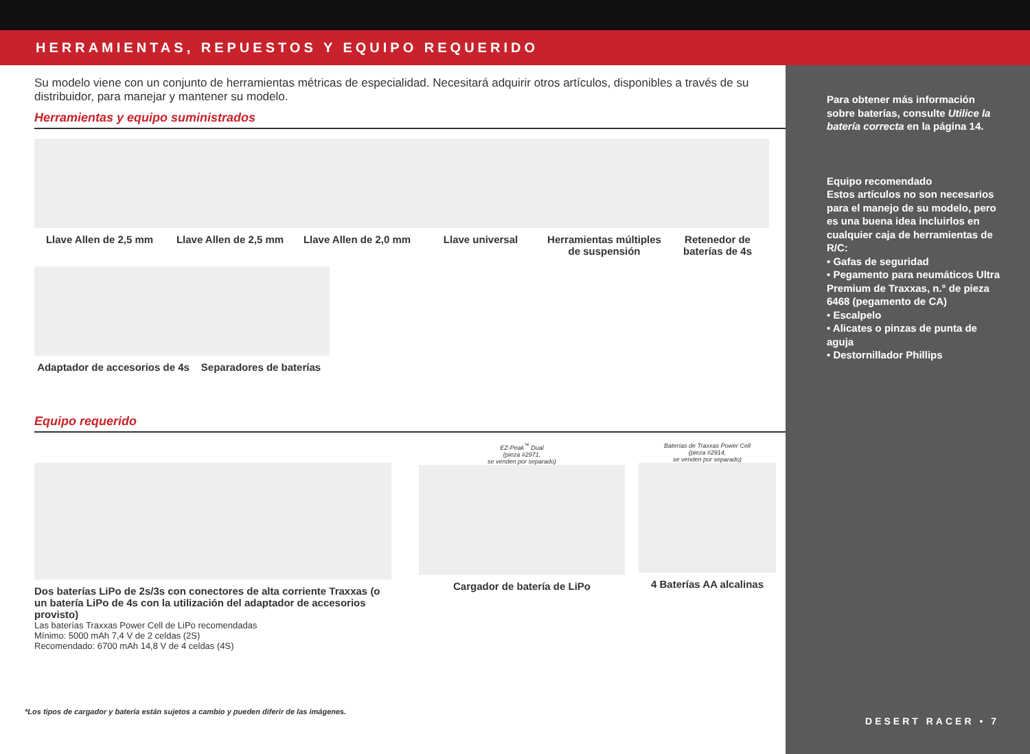HERRAMIENTAS, REPUESTOS Y EQUIPO REQUERIDO
Su modelo viene con un conjunto de herramientas métricas de especialidad. Necesitará adquirir otros artículos, disponibles a través de su distribuidor, para manejar y mantener su modelo.
Herramientas y equipo suministrados
Llave Allen de 2,5 mm Llave Allen de 2,5 mm Llave Allen de 2,0 mm
Llave universal Herramientas múltiples de suspensión
Retenedor de baterías de 4s
Adaptador de accesorios de 4s
Separadores de baterías
Equipo requerido
Dos baterías LiPo de 2s/3s con conectores de alta corriente Traxxas (o un batería LiPo de 4s con la utilización del adaptador de accesorios provisto)
Las baterías Traxxas Power Cell de LiPo recomendadas
Mínimo: 5000 mAh 7,4 V de 2 celdas (2S)
Recomendado: 6700 mAh 14,8 V de 4 celdas (4S)
EZ-Peak<sup>™</sup> Dual
(pieza #2971,
se venden por separado)
Cargador de batería de LiPo
Baterías de Traxxas Power Cell
(pieza #2914,
se venden por separado)
4 Baterías AA alcalinas
Para obtener más información sobre baterías, consulte Utilice la batería correcta en la página 14.
Equipo recomendado
Estos artículos no son necesarios para el manejo de su modelo, pero es una buena idea incluirlos en cualquier caja de herramientas de R/C:
• Gafas de seguridad
• Pegamento para neumáticos Ultra Premium de Traxxas, n.° de pieza 6468 (pegamento de CA)
• Escalpelo
• Alicates o pinzas de punta de aguja
• Destornillador Phillips
DESERT RACER • 7
*Los tipos de cargador y batería están sujetos a cambio y pueden diferir de las imágenes.